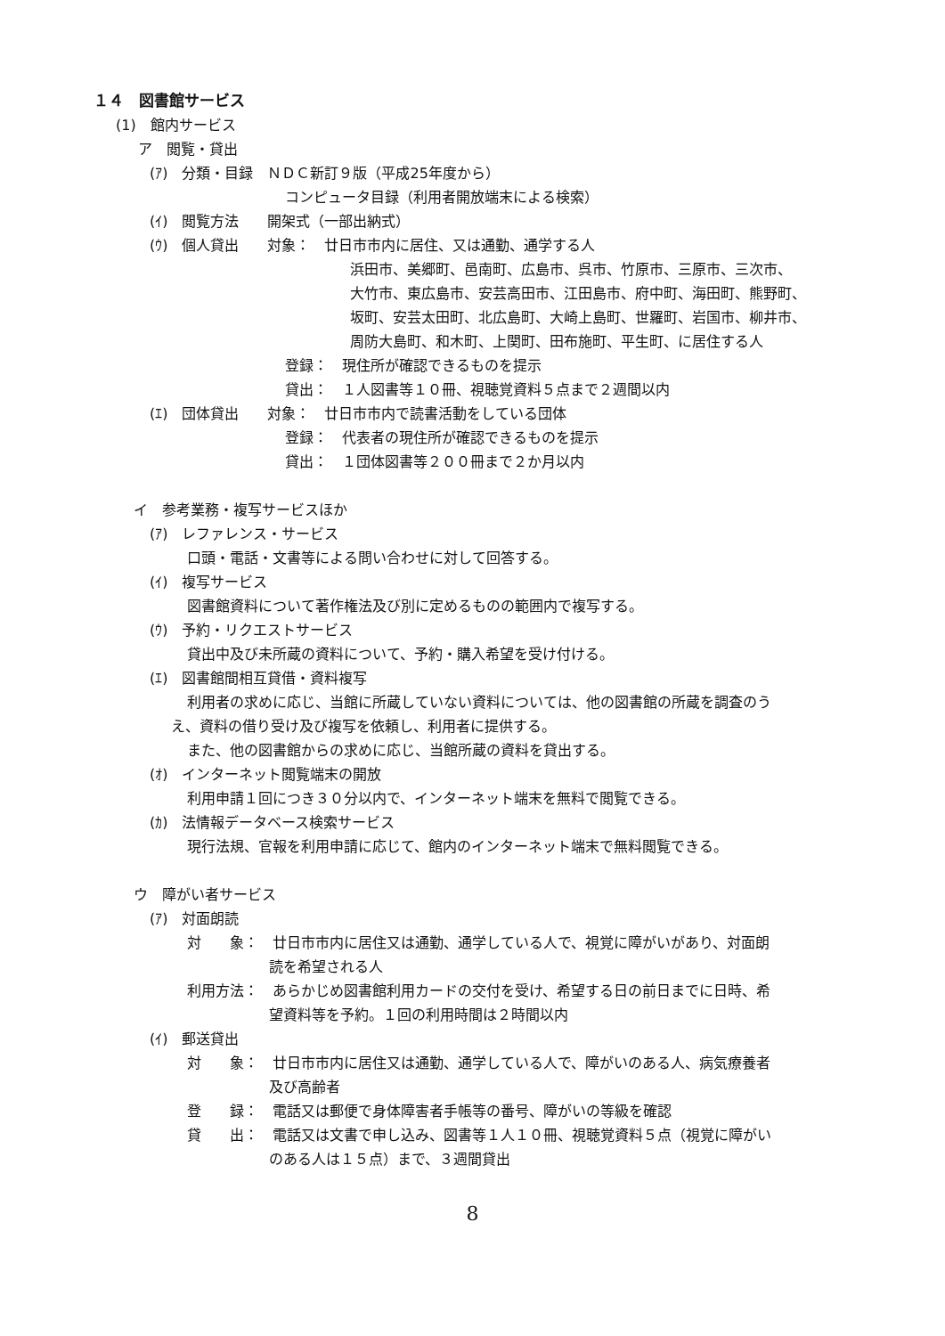１４　図書館サービス
(1)　館内サービス
ア　閲覧・貸出
(ｱ)　分類・目録　ＮＤＣ新訂９版（平成25年度から）
コンピュータ目録（利用者開放端末による検索）
(ｲ)　閲覧方法　　開架式（一部出納式）
(ｳ)　個人貸出　　対象：　廿日市市内に居住、又は通勤、通学する人
浜田市、美郷町、邑南町、広島市、呉市、竹原市、三原市、三次市、
大竹市、東広島市、安芸高田市、江田島市、府中町、海田町、熊野町、
坂町、安芸太田町、北広島町、大崎上島町、世羅町、岩国市、柳井市、
周防大島町、和木町、上関町、田布施町、平生町、に居住する人
登録：　現住所が確認できるものを提示
貸出：　１人図書等１０冊、視聴覚資料５点まで２週間以内
(ｴ)　団体貸出　　対象：　廿日市市内で読書活動をしている団体
登録：　代表者の現住所が確認できるものを提示
貸出：　１団体図書等２００冊まで２か月以内
イ　参考業務・複写サービスほか
(ｱ)　レファレンス・サービス
口頭・電話・文書等による問い合わせに対して回答する。
(ｲ)　複写サービス
図書館資料について著作権法及び別に定めるものの範囲内で複写する。
(ｳ)　予約・リクエストサービス
貸出中及び未所蔵の資料について、予約・購入希望を受け付ける。
(ｴ)　図書館間相互貸借・資料複写
利用者の求めに応じ、当館に所蔵していない資料については、他の図書館の所蔵を調査のう
え、資料の借り受け及び複写を依頼し、利用者に提供する。
また、他の図書館からの求めに応じ、当館所蔵の資料を貸出する。
(ｵ)　インターネット閲覧端末の開放
利用申請１回につき３０分以内で、インターネット端末を無料で閲覧できる。
(ｶ)　法情報データベース検索サービス
現行法規、官報を利用申請に応じて、館内のインターネット端末で無料閲覧できる。
ウ　障がい者サービス
(ｱ)　対面朗読
対　　象：　廿日市市内に居住又は通勤、通学している人で、視覚に障がいがあり、対面朗
読を希望される人
利用方法：　あらかじめ図書館利用カードの交付を受け、希望する日の前日までに日時、希
望資料等を予約。１回の利用時間は２時間以内
(ｲ)　郵送貸出
対　　象：　廿日市市内に居住又は通勤、通学している人で、障がいのある人、病気療養者
及び高齢者
登　　録：　電話又は郵便で身体障害者手帳等の番号、障がいの等級を確認
貸　　出：　電話又は文書で申し込み、図書等１人１０冊、視聴覚資料５点（視覚に障がい
のある人は１５点）まで、３週間貸出
8